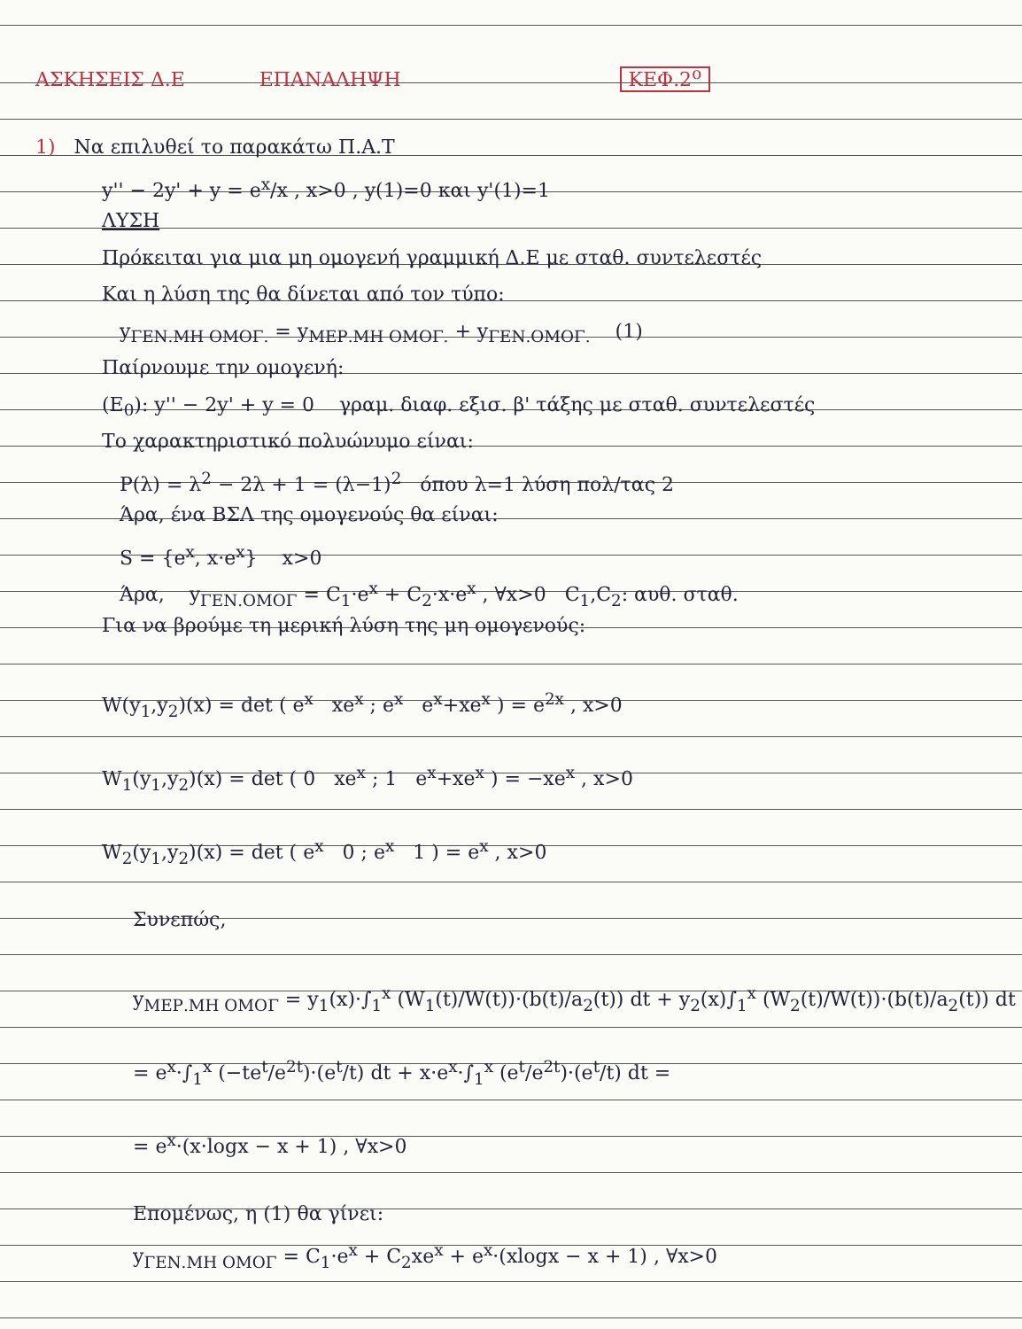ΑΣΚΗΣΕΙΣ Δ.Ε ΕΠΑΝΑΛΗΨΗ ΚΕΦ.2<sup>ο</sup>
1) Να επιλυθεί το παρακάτω Π.Α.Τ
y'' − 2y' + y = e<sup>x</sup>/x , x>0 , y(1)=0 και y'(1)=1
ΛΥΣΗ
Πρόκειται για μια μη ομογενή γραμμική Δ.Ε με σταθ. συντελεστές
Και η λύση της θα δίνεται από τον τύπο:
y<sub>ΓΕΝ.ΜΗ ΟΜΟΓ.</sub> = y<sub>ΜΕΡ.ΜΗ ΟΜΟΓ.</sub> + y<sub>ΓΕΝ.ΟΜΟΓ.</sub> (1)
Παίρνουμε την ομογενή:
(Ε<sub>0</sub>): y'' − 2y' + y = 0 γραμ. διαφ. εξισ. β' τάξης με σταθ. συντελεστές
Το χαρακτηριστικό πολυώνυμο είναι:
P(λ) = λ<sup>2</sup> − 2λ + 1 = (λ−1)<sup>2</sup> όπου λ=1 λύση πολ/τας 2
Άρα, ένα ΒΣΛ της ομογενούς θα είναι:
S = {e<sup>x</sup>, x·e<sup>x</sup>} x>0
Άρα, y<sub>ΓΕΝ.ΟΜΟΓ</sub> = C<sub>1</sub>·e<sup>x</sup> + C<sub>2</sub>·x·e<sup>x</sup> , ∀x>0 C<sub>1</sub>,C<sub>2</sub>: αυθ. σταθ.
Για να βρούμε τη μερική λύση της μη ομογενούς:
W(y<sub>1</sub>,y<sub>2</sub>)(x) = det ( e<sup>x</sup> xe<sup>x</sup> ; e<sup>x</sup> e<sup>x</sup>+xe<sup>x</sup> ) = e<sup>2x</sup> , x>0
W<sub>1</sub>(y<sub>1</sub>,y<sub>2</sub>)(x) = det ( 0 xe<sup>x</sup> ; 1 e<sup>x</sup>+xe<sup>x</sup> ) = −xe<sup>x</sup> , x>0
W<sub>2</sub>(y<sub>1</sub>,y<sub>2</sub>)(x) = det ( e<sup>x</sup> 0 ; e<sup>x</sup> 1 ) = e<sup>x</sup> , x>0
Συνεπώς,
y<sub>ΜΕΡ.ΜΗ ΟΜΟΓ</sub> = y<sub>1</sub>(x)·∫<sub>1</sub><sup>x</sup> (W<sub>1</sub>(t)/W(t))·(b(t)/a<sub>2</sub>(t)) dt + y<sub>2</sub>(x)∫<sub>1</sub><sup>x</sup> (W<sub>2</sub>(t)/W(t))·(b(t)/a<sub>2</sub>(t)) dt
= e<sup>x</sup>·∫<sub>1</sub><sup>x</sup> (−te<sup>t</sup>/e<sup>2t</sup>)·(e<sup>t</sup>/t) dt + x·e<sup>x</sup>·∫<sub>1</sub><sup>x</sup> (e<sup>t</sup>/e<sup>2t</sup>)·(e<sup>t</sup>/t) dt =
= e<sup>x</sup>·(x·logx − x + 1) , ∀x>0
Επομένως, η (1) θα γίνει:
y<sub>ΓΕΝ.ΜΗ ΟΜΟΓ</sub> = C<sub>1</sub>·e<sup>x</sup> + C<sub>2</sub>xe<sup>x</sup> + e<sup>x</sup>·(xlogx − x + 1) , ∀x>0